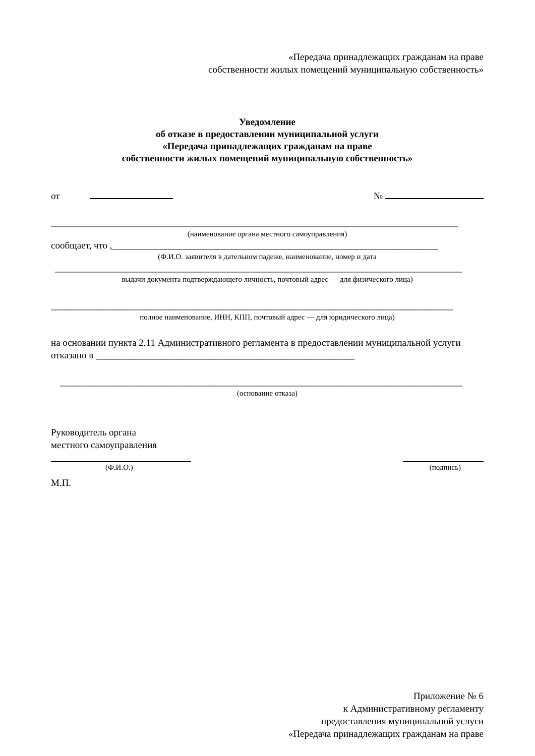«Передача принадлежащих гражданам на праве
собственности жилых помещений муниципальную собственность»
Уведомление
об отказе в предоставлении муниципальной услуги
«Передача принадлежащих гражданам на праве
собственности жилых помещений муниципальную собственность»
от
№
_____________________________________________________________________________________
(наименование органа местного самоуправления)
сообщает, что ,____________________________________________________________________
(Ф.И.О. заявителя в дательном падеже, наименование, номер и дата
_____________________________________________________________________________________
выдачи документа подтверждающего личность, почтовый адрес — для физического лица)
____________________________________________________________________________________
полное наименование, ИНН, КПП, почтовый адрес — для юридического лица)
на основании пункта 2.11 Административного регламента в предоставлении муниципальной услуги отказано в ______________________________________________________
____________________________________________________________________________________
(основание отказа)
Руководитель органа
местного самоуправления
(Ф.И.О.) (подпись)
М.П.
Приложение № 6
к Административному регламенту
предоставления муниципальной услуги
«Передача принадлежащих гражданам на праве